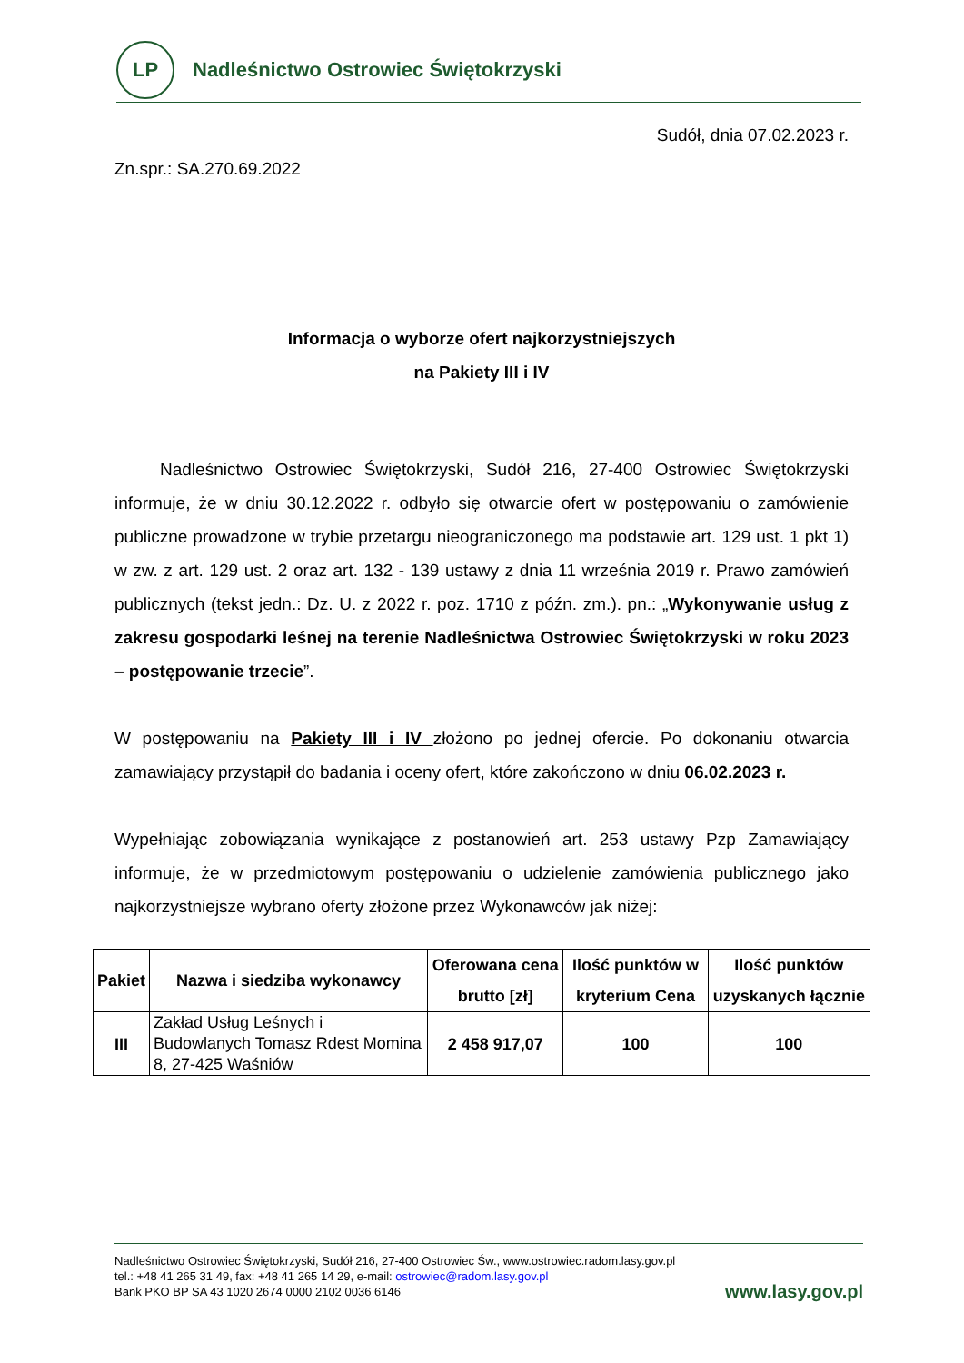LP
Nadleśnictwo Ostrowiec Świętokrzyski
Sudół, dnia 07.02.2023 r.
Zn.spr.: SA.270.69.2022
Informacja o wyborze ofert najkorzystniejszych
na Pakiety III i IV
Nadleśnictwo Ostrowiec Świętokrzyski, Sudół 216, 27-400 Ostrowiec Świętokrzyski informuje, że w dniu 30.12.2022 r. odbyło się otwarcie ofert w postępowaniu o zamówienie publiczne prowadzone w trybie przetargu nieograniczonego ma podstawie art. 129 ust. 1 pkt 1) w zw. z art. 129 ust. 2 oraz art. 132 - 139 ustawy z dnia 11 września 2019 r. Prawo zamówień publicznych (tekst jedn.: Dz. U. z 2022 r. poz. 1710 z późn. zm.). pn.: „Wykonywanie usług z zakresu gospodarki leśnej na terenie Nadleśnictwa Ostrowiec Świętokrzyski w roku 2023 – postępowanie trzecie”.
W postępowaniu na Pakiety III i IV złożono po jednej ofercie. Po dokonaniu otwarcia zamawiający przystąpił do badania i oceny ofert, które zakończono w dniu 06.02.2023 r.
Wypełniając zobowiązania wynikające z postanowień art. 253 ustawy Pzp Zamawiający informuje, że w przedmiotowym postępowaniu o udzielenie zamówienia publicznego jako najkorzystniejsze wybrano oferty złożone przez Wykonawców jak niżej:
| Pakiet | Nazwa i siedziba wykonawcy | Oferowana cena brutto [zł] | Ilość punktów w kryterium Cena | Ilość punktów uzyskanych łącznie |
| --- | --- | --- | --- | --- |
| III | Zakład Usług Leśnych i Budowlanych Tomasz Rdest Momina 8, 27-425 Waśniów | 2 458 917,07 | 100 | 100 |
Nadleśnictwo Ostrowiec Świętokrzyski, Sudół 216, 27-400 Ostrowiec Św., www.ostrowiec.radom.lasy.gov.pl
tel.: +48 41 265 31 49, fax: +48 41 265 14 29, e-mail: ostrowiec@radom.lasy.gov.pl
Bank PKO BP SA 43 1020 2674 0000 2102 0036 6146
www.lasy.gov.pl